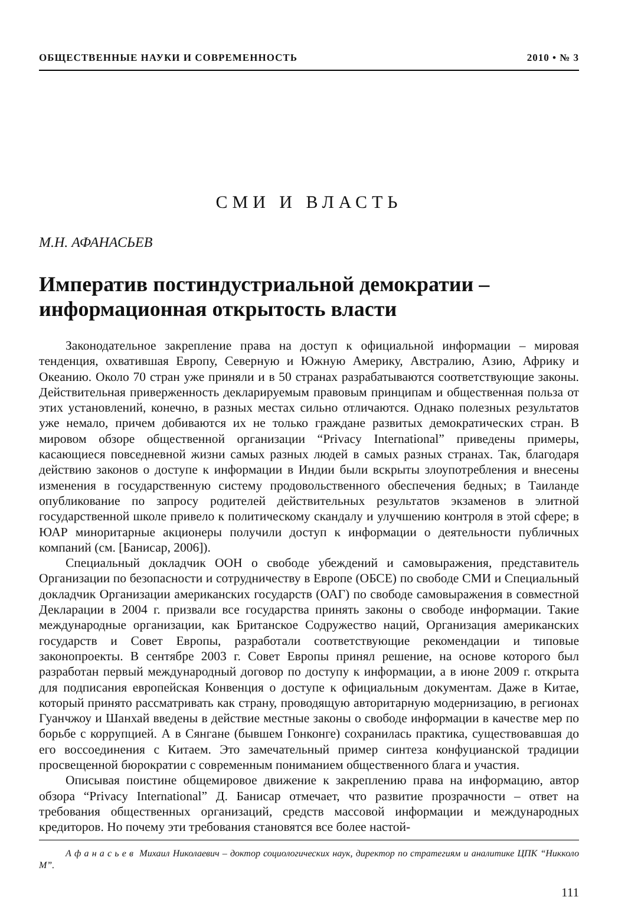ОБЩЕСТВЕННЫЕ НАУКИ И СОВРЕМЕННОСТЬ 2010 • № 3
СМИ И ВЛАСТЬ
М.Н. АФАНАСЬЕВ
Императив постиндустриальной демократии – информационная открытость власти
Законодательное закрепление права на доступ к официальной информации – мировая тенденция, охватившая Европу, Северную и Южную Америку, Австралию, Азию, Африку и Океанию. Около 70 стран уже приняли и в 50 странах разрабатываются соответствующие законы. Действительная приверженность декларируемым правовым принципам и общественная польза от этих установлений, конечно, в разных местах сильно отличаются. Однако полезных результатов уже немало, причем добиваются их не только граждане развитых демократических стран. В мировом обзоре общественной организации “Privacy International” приведены примеры, касающиеся повседневной жизни самых разных людей в самых разных странах. Так, благодаря действию законов о доступе к информации в Индии были вскрыты злоупотребления и внесены изменения в государственную систему продовольственного обеспечения бедных; в Таиланде опубликование по запросу родителей действительных результатов экзаменов в элитной государственной школе привело к политическому скандалу и улучшению контроля в этой сфере; в ЮАР миноритарные акционеры получили доступ к информации о деятельности публичных компаний (см. [Банисар, 2006]).
Специальный докладчик ООН о свободе убеждений и самовыражения, представитель Организации по безопасности и сотрудничеству в Европе (ОБСЕ) по свободе СМИ и Специальный докладчик Организации американских государств (ОАГ) по свободе самовыражения в совместной Декларации в 2004 г. призвали все государства принять законы о свободе информации. Такие международные организации, как Британское Содружество наций, Организация американских государств и Совет Европы, разработали соответствующие рекомендации и типовые законопроекты. В сентябре 2003 г. Совет Европы принял решение, на основе которого был разработан первый международный договор по доступу к информации, а в июне 2009 г. открыта для подписания европейская Конвенция о доступе к официальным документам. Даже в Китае, который принято рассматривать как страну, проводящую авторитарную модернизацию, в регионах Гуанчжоу и Шанхай введены в действие местные законы о свободе информации в качестве мер по борьбе с коррупцией. А в Сянгане (бывшем Гонконге) сохранилась практика, существовавшая до его воссоединения с Китаем. Это замечательный пример синтеза конфуцианской традиции просвещенной бюрократии с современным пониманием общественного блага и участия.
Описывая поистине общемировое движение к закреплению права на информацию, автор обзора “Privacy International” Д. Банисар отмечает, что развитие прозрачности – ответ на требования общественных организаций, средств массовой информации и международных кредиторов. Но почему эти требования становятся все более настой-
А ф а н а с ь е в Михаил Николаевич – доктор социологических наук, директор по стратегиям и аналитике ЦПК “Никколо М”.
111